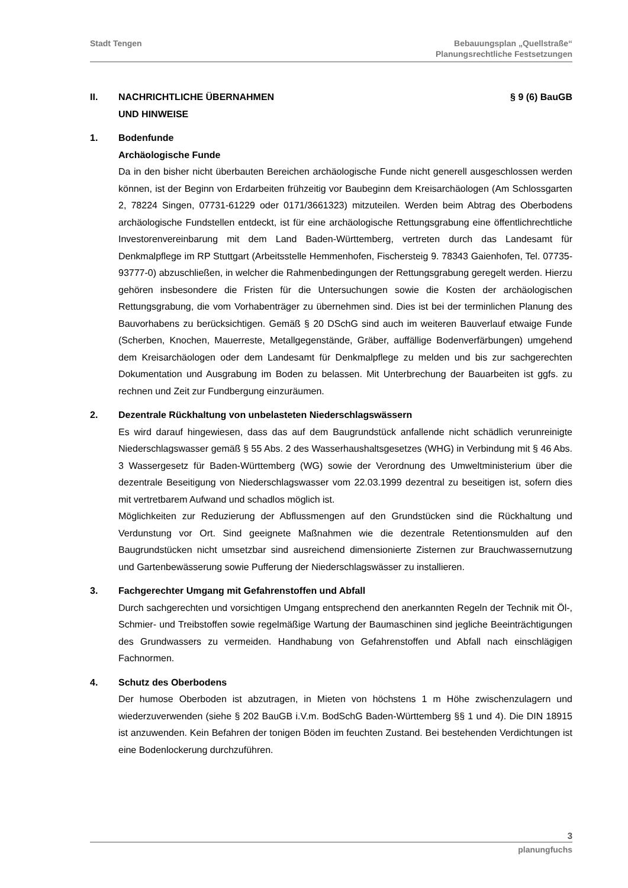Stadt Tengen Bebauungsplan „Quellstraße“
Planungsrechtliche Festsetzungen
II. NACHRICHTLICHE ÜBERNAHMEN
UND HINWEISE
§ 9 (6) BauGB
1. Bodenfunde
Archäologische Funde
Da in den bisher nicht überbauten Bereichen archäologische Funde nicht generell ausgeschlossen werden können, ist der Beginn von Erdarbeiten frühzeitig vor Baubeginn dem Kreisarchäologen (Am Schlossgarten 2, 78224 Singen, 07731-61229 oder 0171/3661323) mitzuteilen. Werden beim Abtrag des Oberbodens archäologische Fundstellen entdeckt, ist für eine archäologische Rettungsgrabung eine öffentlichrechtliche Investorenvereinbarung mit dem Land Baden-Württemberg, vertreten durch das Landesamt für Denkmalpflege im RP Stuttgart (Arbeitsstelle Hemmenhofen, Fischersteig 9. 78343 Gaienhofen, Tel. 07735-93777-0) abzuschließen, in welcher die Rahmenbedingungen der Rettungsgrabung geregelt werden. Hierzu gehören insbesondere die Fristen für die Untersuchungen sowie die Kosten der archäologischen Rettungsgrabung, die vom Vorhabenträger zu übernehmen sind. Dies ist bei der terminlichen Planung des Bauvorhabens zu berücksichtigen. Gemäß § 20 DSchG sind auch im weiteren Bauverlauf etwaige Funde (Scherben, Knochen, Mauerreste, Metallgegenstände, Gräber, auffällige Bodenverfärbungen) umgehend dem Kreisarchäologen oder dem Landesamt für Denkmalpflege zu melden und bis zur sachgerechten Dokumentation und Ausgrabung im Boden zu belassen. Mit Unterbrechung der Bauarbeiten ist ggfs. zu rechnen und Zeit zur Fundbergung einzuräumen.
2. Dezentrale Rückhaltung von unbelasteten Niederschlagswässern
Es wird darauf hingewiesen, dass das auf dem Baugrundstück anfallende nicht schädlich verunreinigte Niederschlagswasser gemäß § 55 Abs. 2 des Wasserhaushaltsgesetzes (WHG) in Verbindung mit § 46 Abs. 3 Wassergesetz für Baden-Württemberg (WG) sowie der Verordnung des Umweltministerium über die dezentrale Beseitigung von Niederschlagswasser vom 22.03.1999 dezentral zu beseitigen ist, sofern dies mit vertretbarem Aufwand und schadlos möglich ist.
Möglichkeiten zur Reduzierung der Abflussmengen auf den Grundstücken sind die Rückhaltung und Verdunstung vor Ort. Sind geeignete Maßnahmen wie die dezentrale Retentionsmulden auf den Baugrundstücken nicht umsetzbar sind ausreichend dimensionierte Zisternen zur Brauchwassernutzung und Gartenbewässerung sowie Pufferung der Niederschlagswässer zu installieren.
3. Fachgerechter Umgang mit Gefahrenstoffen und Abfall
Durch sachgerechten und vorsichtigen Umgang entsprechend den anerkannten Regeln der Technik mit Öl-, Schmier- und Treibstoffen sowie regelmäßige Wartung der Baumaschinen sind jegliche Beeinträchtigungen des Grundwassers zu vermeiden. Handhabung von Gefahrenstoffen und Abfall nach einschlägigen Fachnormen.
4. Schutz des Oberbodens
Der humose Oberboden ist abzutragen, in Mieten von höchstens 1 m Höhe zwischenzulagern und wiederzuverwenden (siehe § 202 BauGB i.V.m. BodSchG Baden-Württemberg §§ 1 und 4). Die DIN 18915 ist anzuwenden. Kein Befahren der tonigen Böden im feuchten Zustand. Bei bestehenden Verdichtungen ist eine Bodenlockerung durchzuführen.
3
planungfuchs